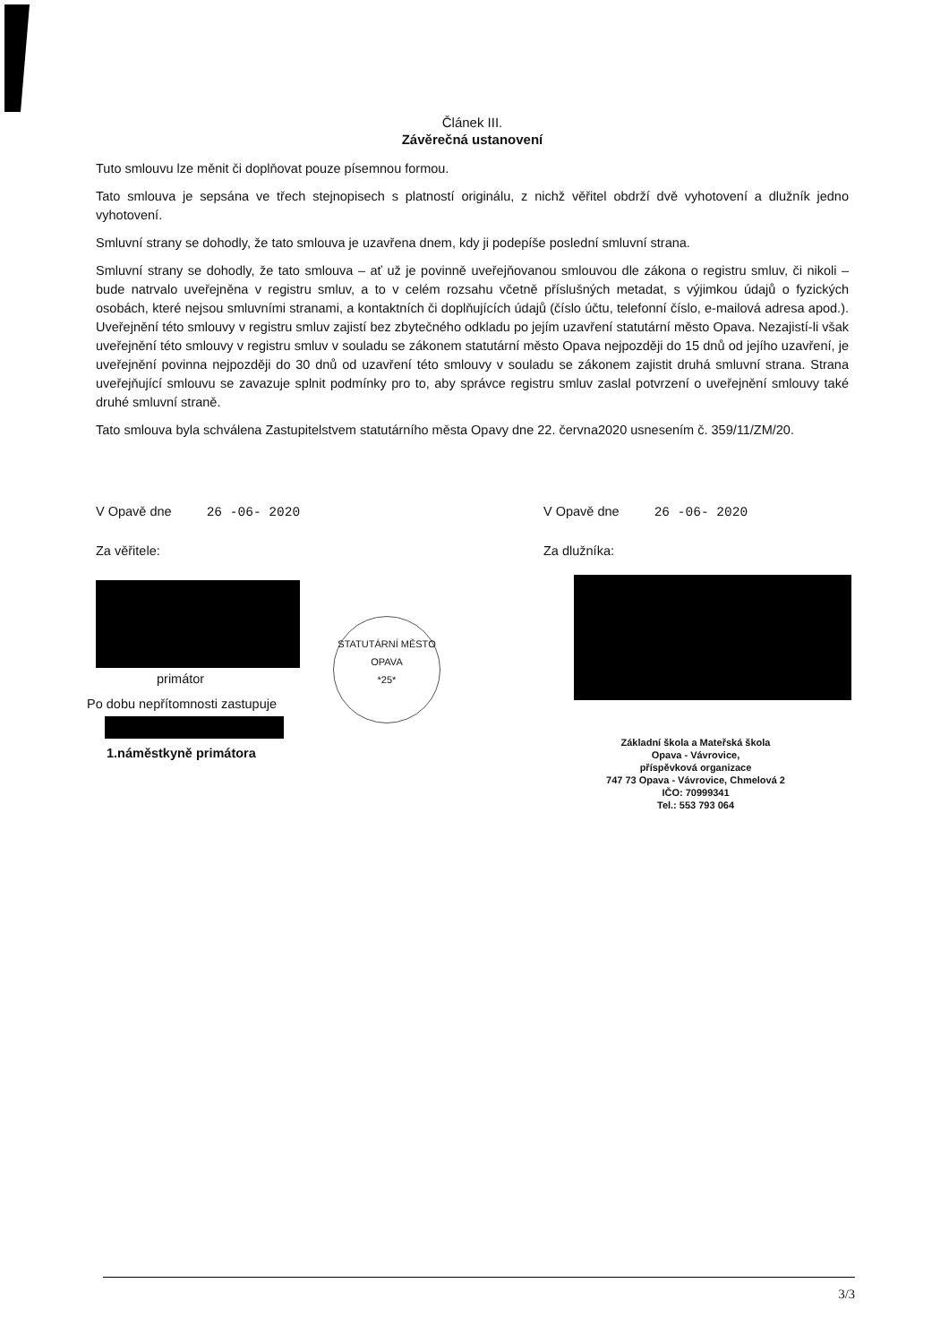Článek III.
Závěrečná ustanovení
Tuto smlouvu lze měnit či doplňovat pouze písemnou formou.
Tato smlouva je sepsána ve třech stejnopisech s platností originálu, z nichž věřitel obdrží dvě vyhotovení a dlužník jedno vyhotovení.
Smluvní strany se dohodly, že tato smlouva je uzavřena dnem, kdy ji podepíše poslední smluvní strana.
Smluvní strany se dohodly, že tato smlouva – ať už je povinně uveřejňovanou smlouvou dle zákona o registru smluv, či nikoli – bude natrvalo uveřejněna v registru smluv, a to v celém rozsahu včetně příslušných metadat, s výjimkou údajů o fyzických osobách, které nejsou smluvními stranami, a kontaktních či doplňujících údajů (číslo účtu, telefonní číslo, e-mailová adresa apod.). Uveřejnění této smlouvy v registru smluv zajistí bez zbytečného odkladu po jejím uzavření statutární město Opava. Nezajistí-li však uveřejnění této smlouvy v registru smluv v souladu se zákonem statutární město Opava nejpozději do 15 dnů od jejího uzavření, je uveřejnění povinna nejpozději do 30 dnů od uzavření této smlouvy v souladu se zákonem zajistit druhá smluvní strana. Strana uveřejňující smlouvu se zavazuje splnit podmínky pro to, aby správce registru smluv zaslal potvrzení o uveřejnění smlouvy také druhé smluvní straně.
Tato smlouva byla schválena Zastupitelstvem statutárního města Opavy dne 22. června2020 usnesením č. 359/11/ZM/20.
V Opavě dne 26 -06- 2020
Za věřitele:
primátor
Po dobu nepřítomnosti zastupuje
1.náměstkyně primátora
STATUTÁRNÍ MĚSTO OPAVA
*25*
V Opavě dne 26 -06- 2020
Za dlužníka:
Základní škola a Mateřská škola
Opava - Vávrovice,
příspěvková organizace
747 73 Opava - Vávrovice, Chmelová 2
IČO: 70999341
Tel.: 553 793 064
3/3